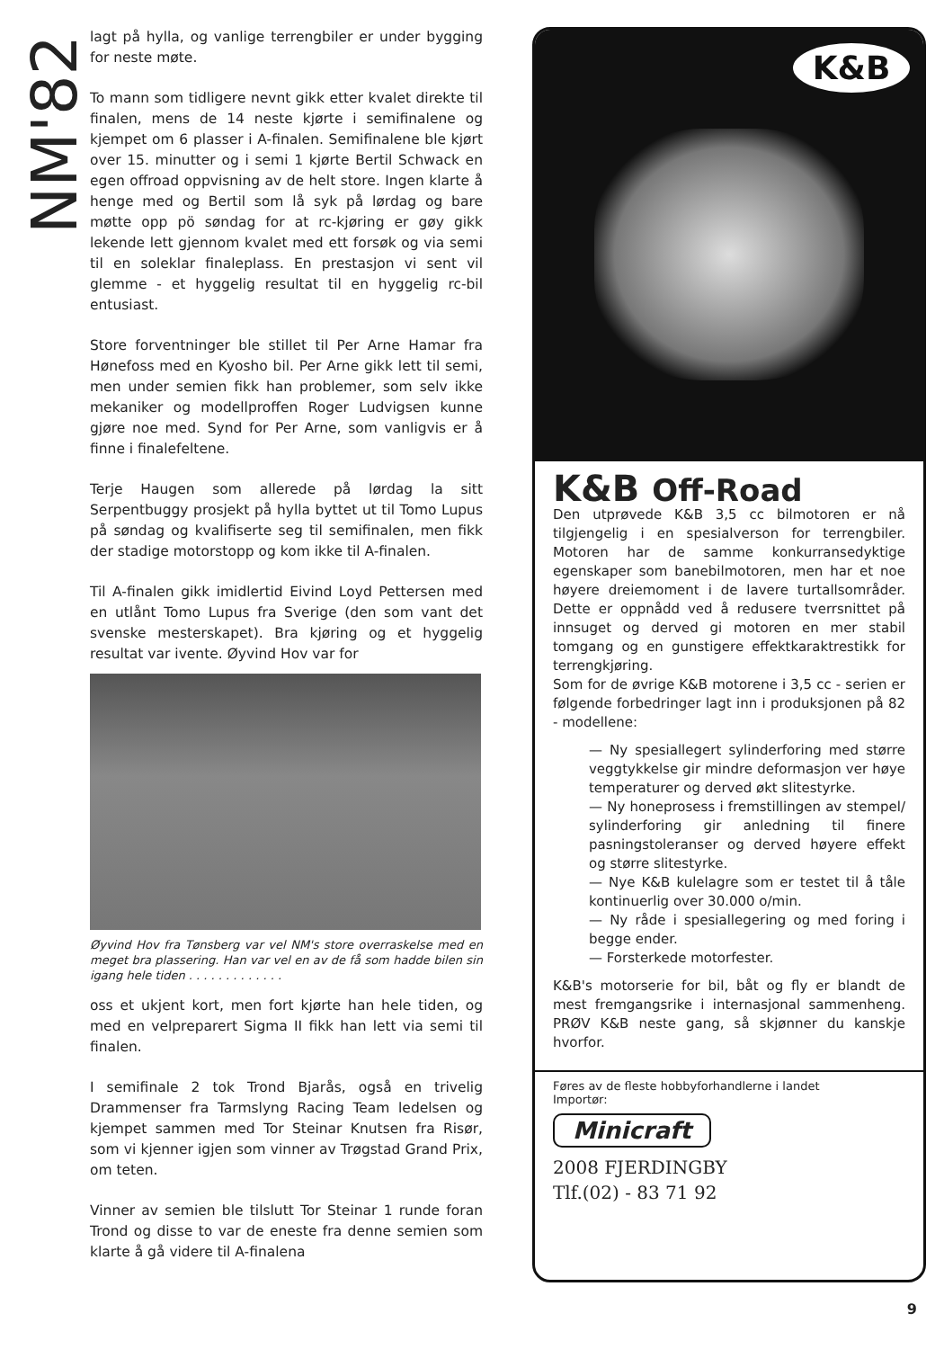NM'82
lagt på hylla, og vanlige terrengbiler er under bygging for neste møte.
To mann som tidligere nevnt gikk etter kvalet direkte til finalen, mens de 14 neste kjørte i semifinalene og kjempet om 6 plasser i A-finalen. Semifinalene ble kjørt over 15. minutter og i semi 1 kjørte Bertil Schwack en egen offroad oppvisning av de helt store. Ingen klarte å henge med og Bertil som lå syk på lørdag og bare møtte opp pö søndag for at rc-kjøring er gøy gikk lekende lett gjennom kvalet med ett forsøk og via semi til en soleklar finaleplass. En prestasjon vi sent vil glemme - et hyggelig resultat til en hyggelig rc-bil entusiast.
Store forventninger ble stillet til Per Arne Hamar fra Hønefoss med en Kyosho bil. Per Arne gikk lett til semi, men under semien fikk han problemer, som selv ikke mekaniker og modellproffen Roger Ludvigsen kunne gjøre noe med. Synd for Per Arne, som vanligvis er å finne i finalefeltene.
Terje Haugen som allerede på lørdag la sitt Serpentbuggy prosjekt på hylla byttet ut til Tomo Lupus på søndag og kvalifiserte seg til semifinalen, men fikk der stadige motorstopp og kom ikke til A-finalen.
Til A-finalen gikk imidlertid Eivind Loyd Pettersen med en utlånt Tomo Lupus fra Sverige (den som vant det svenske mesterskapet). Bra kjøring og et hyggelig resultat var ivente. Øyvind Hov var for
Øyvind Hov fra Tønsberg var vel NM's store overraskelse med en meget bra plassering. Han var vel en av de få som hadde bilen sin igang hele tiden . . . . . . . . . . . . .
oss et ukjent kort, men fort kjørte han hele tiden, og med en velpreparert Sigma II fikk han lett via semi til finalen.
I semifinale 2 tok Trond Bjarås, også en trivelig Drammenser fra Tarmslyng Racing Team ledelsen og kjempet sammen med Tor Steinar Knutsen fra Risør, som vi kjenner igjen som vinner av Trøgstad Grand Prix, om teten.
Vinner av semien ble tilslutt Tor Steinar 1 runde foran Trond og disse to var de eneste fra denne semien som klarte å gå videre til A-finalena
K&B
K&B Off-Road
Den utprøvede K&B 3,5 cc bilmotoren er nå tilgjengelig i en spesialverson for terrengbiler. Motoren har de samme konkurransedyktige egenskaper som banebilmotoren, men har et noe høyere dreiemoment i de lavere turtallsområder. Dette er oppnådd ved å redusere tverrsnittet på innsuget og derved gi motoren en mer stabil tomgang og en gunstigere effektkaraktrestikk for terrengkjøring.
Som for de øvrige K&B motorene i 3,5 cc - serien er følgende forbedringer lagt inn i produksjonen på 82 - modellene:
— Ny spesiallegert sylinderforing med større veggtykkelse gir mindre deformasjon ver høye temperaturer og derved økt slitestyrke.
— Ny honeprosess i fremstillingen av stempel/ sylinderforing gir anledning til finere pasningstoleranser og derved høyere effekt og større slitestyrke.
— Nye K&B kulelagre som er testet til å tåle kontinuerlig over 30.000 o/min.
— Ny råde i spesiallegering og med foring i begge ender.
— Forsterkede motorfester.
K&B's motorserie for bil, båt og fly er blandt de mest fremgangsrike i internasjonal sammenheng. PRØV K&B neste gang, så skjønner du kanskje hvorfor.
Føres av de fleste hobbyforhandlerne i landet
Importør:
Minicraft
2008 FJERDINGBY
Tlf.(02) - 83 71 92
9